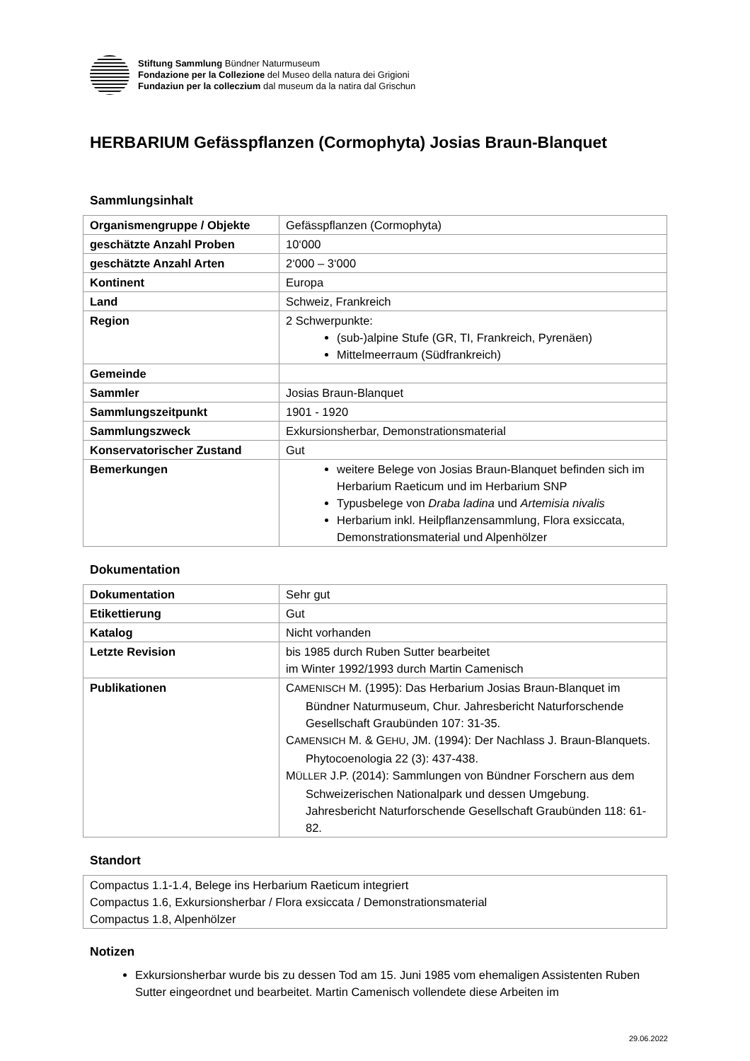Stiftung Sammlung Bündner Naturmuseum
Fondazione per la Collezione del Museo della natura dei Grigioni
Fundaziun per la colleczium dal museum da la natira dal Grischun
HERBARIUM Gefässpflanzen (Cormophyta) Josias Braun-Blanquet
Sammlungsinhalt
| Organismengruppe / Objekte | Gefässpflanzen (Cormophyta) |
| geschätzte Anzahl Proben | 10‘000 |
| geschätzte Anzahl Arten | 2‘000 – 3‘000 |
| Kontinent | Europa |
| Land | Schweiz, Frankreich |
| Region | 2 Schwerpunkte: (sub-)alpine Stufe (GR, TI, Frankreich, Pyrenäen) Mittelmeerraum (Südfrankreich) |
| Gemeinde | |
| Sammler | Josias Braun-Blanquet |
| Sammlungszeitpunkt | 1901 - 1920 |
| Sammlungszweck | Exkursionsherbar, Demonstrationsmaterial |
| Konservatorischer Zustand | Gut |
| Bemerkungen | weitere Belege von Josias Braun-Blanquet befinden sich im Herbarium Raeticum und im Herbarium SNP Typusbelege von Draba ladina und Artemisia nivalis Herbarium inkl. Heilpflanzensammlung, Flora exsiccata, Demonstrationsmaterial und Alpenhölzer |
Dokumentation
| Dokumentation | Sehr gut |
| Etikettierung | Gut |
| Katalog | Nicht vorhanden |
| Letzte Revision | bis 1985 durch Ruben Sutter bearbeitet im Winter 1992/1993 durch Martin Camenisch |
| Publikationen | C AMENISCH M. (1995): Das Herbarium Josias Braun-Blanquet im Bündner Naturmuseum, Chur. Jahresbericht Naturforschende Gesellschaft Graubünden 107: 31-35. C AMENSICH M. & G EHU , JM. (1994): Der Nachlass J. Braun-Blanquets. Phytocoenologia 22 (3): 437-438. M ÜLLER J.P. (2014): Sammlungen von Bündner Forschern aus dem Schweizerischen Nationalpark und dessen Umgebung. Jahresbericht Naturforschende Gesellschaft Graubünden 118: 61-82. |
Standort
| Compactus 1.1-1.4, Belege ins Herbarium Raeticum integriert Compactus 1.6, Exkursionsherbar / Flora exsiccata / Demonstrationsmaterial Compactus 1.8, Alpenhölzer |
Notizen
Exkursionsherbar wurde bis zu dessen Tod am 15. Juni 1985 vom ehemaligen Assistenten Ruben Sutter eingeordnet und bearbeitet. Martin Camenisch vollendete diese Arbeiten im
29.06.2022